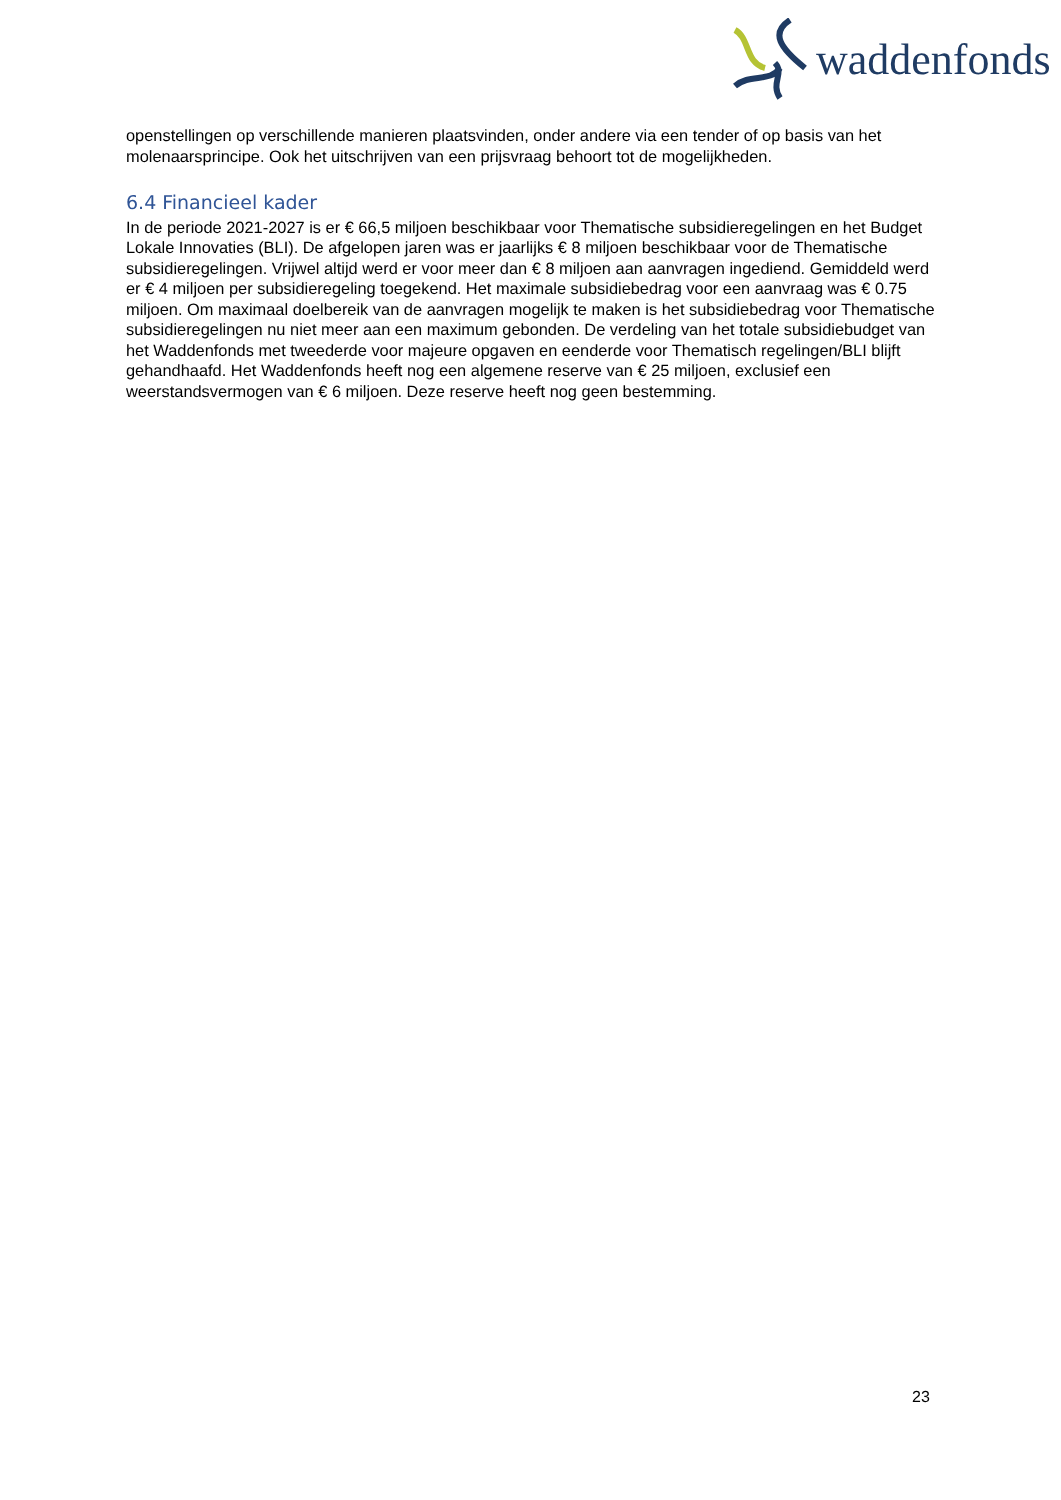waddenfonds
openstellingen op verschillende manieren plaatsvinden, onder andere via een tender of op basis van het molenaarsprincipe. Ook het uitschrijven van een prijsvraag behoort tot de mogelijkheden.
6.4 Financieel kader
In de periode 2021-2027 is er € 66,5 miljoen beschikbaar voor Thematische subsidieregelingen en het Budget Lokale Innovaties (BLI). De afgelopen jaren was er jaarlijks € 8 miljoen beschikbaar voor de Thematische subsidieregelingen. Vrijwel altijd werd er voor meer dan € 8 miljoen aan aanvragen ingediend. Gemiddeld werd er € 4 miljoen per subsidieregeling toegekend. Het maximale subsidiebedrag voor een aanvraag was € 0.75 miljoen. Om maximaal doelbereik van de aanvragen mogelijk te maken is het subsidiebedrag voor Thematische subsidieregelingen nu niet meer aan een maximum gebonden. De verdeling van het totale subsidiebudget van het Waddenfonds met tweederde voor majeure opgaven en eenderde voor Thematisch regelingen/BLI blijft gehandhaafd. Het Waddenfonds heeft nog een algemene reserve van € 25 miljoen, exclusief een weerstandsvermogen van € 6 miljoen. Deze reserve heeft nog geen bestemming.
23